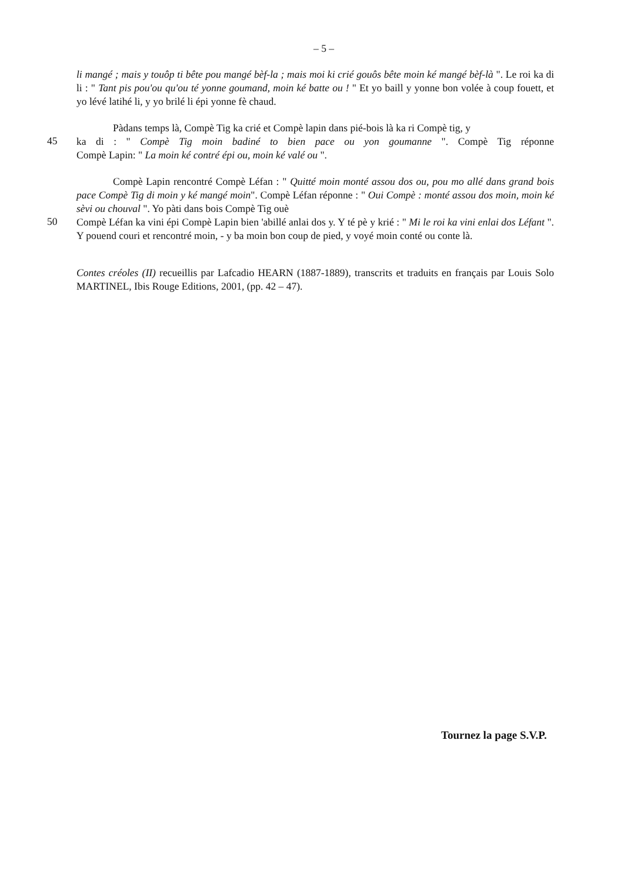– 5 –
li mangé ; mais y touôp ti bête pou mangé bèf-la ; mais moi ki crié gouôs bête moin ké mangé bèf-là ". Le roi ka di li : " Tant pis pou'ou qu'ou té yonne goumand, moin ké batte ou ! " Et yo baill y yonne bon volée à coup fouett, et yo lévé latihé li, y yo brilé li épi yonne fè chaud.
Pàdans temps là, Compè Tig ka crié et Compè lapin dans pié-bois là ka ri Compè tig, y
45
ka di : " Compè Tig moin badiné to bien pace ou yon goumanne ". Compè Tig réponne
Compè Lapin: " La moin ké contré épi ou, moin ké valé ou ".
Compè Lapin rencontré Compè Léfan : " Quitté moin monté assou dos ou, pou mo allé dans grand bois pace Compè Tig di moin y ké mangé moin". Compè Léfan réponne : " Oui Compè : monté assou dos moin, moin ké sèvi ou chouval ". Yo pàti dans bois Compè Tig ouè
50
Compè Léfan ka vini épi Compè Lapin bien 'abillé anlai dos y. Y té pè y krié : " Mi le roi ka vini enlai dos Léfant ". Y pouend couri et rencontré moin, - y ba moin bon coup de pied, y voyé moin conté ou conte là.
Contes créoles (II) recueillis par Lafcadio HEARN (1887-1889), transcrits et traduits en français par Louis Solo MARTINEL, Ibis Rouge Editions, 2001, (pp. 42 – 47).
Tournez la page S.V.P.